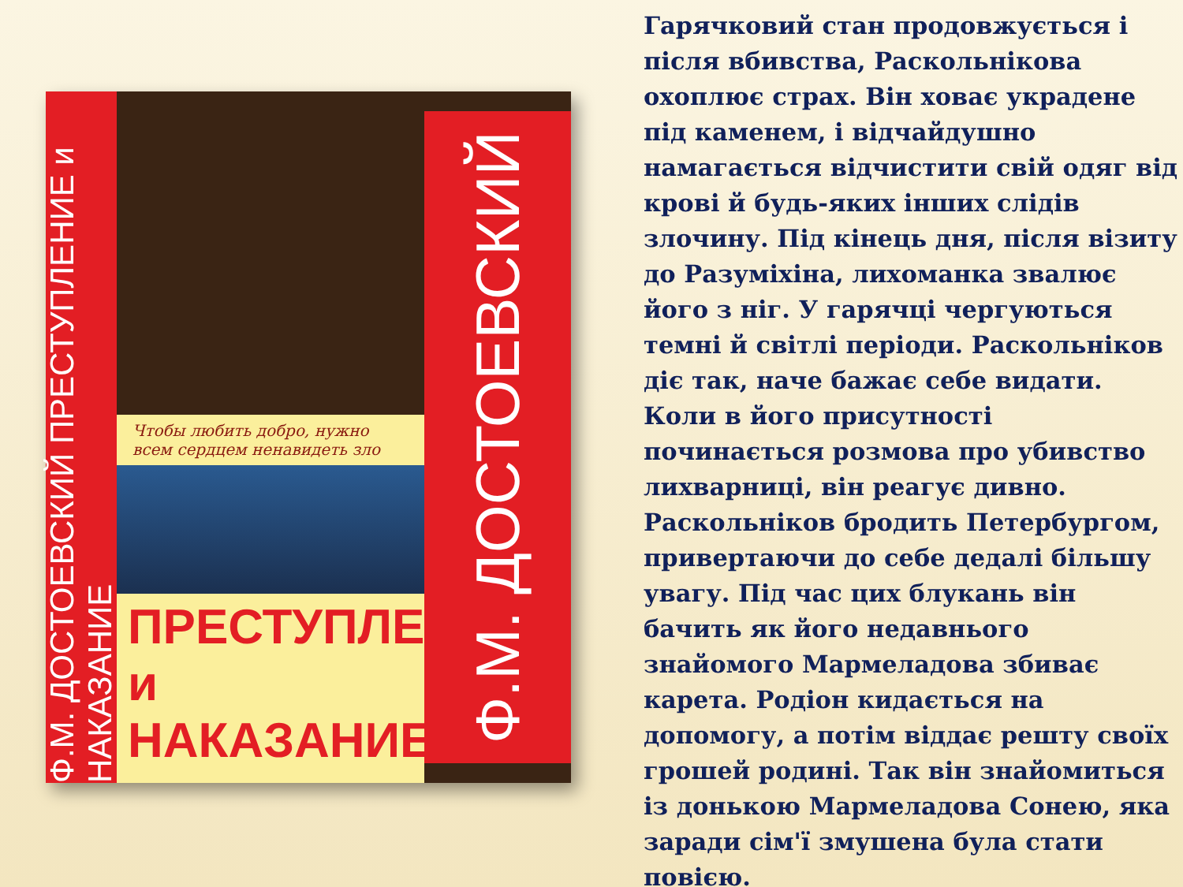Ф.М. ДОСТОЕВСКИЙ ПРЕСТУПЛЕНИЕ и НАКАЗАНИЕ
Чтобы любить добро, нужно
всем сердцем ненавидеть зло
ПРЕСТУПЛЕНИЕ
и НАКАЗАНИЕ
Ф.М. ДОСТОЕВСКИЙ
Гарячковий стан продовжується і після вбивства, Раскольнікова охоплює страх. Він ховає украдене під каменем, і відчайдушно намагається відчистити свій одяг від крові й будь-яких інших слідів злочину. Під кінець дня, після візиту до Разуміхіна, лихоманка звалює його з ніг. У гарячці чергуються темні й світлі періоди. Раскольніков діє так, наче бажає себе видати. Коли в його присутності починається розмова про убивство лихварниці, він реагує дивно. Раскольніков бродить Петербургом, привертаючи до себе дедалі більшу увагу. Під час цих блукань він бачить як його недавнього знайомого Мармеладова збиває карета. Родіон кидається на допомогу, а потім віддає решту своїх грошей родині. Так він знайомиться із донькою Мармеладова Сонею, яка заради сім'ї змушена була стати повією.